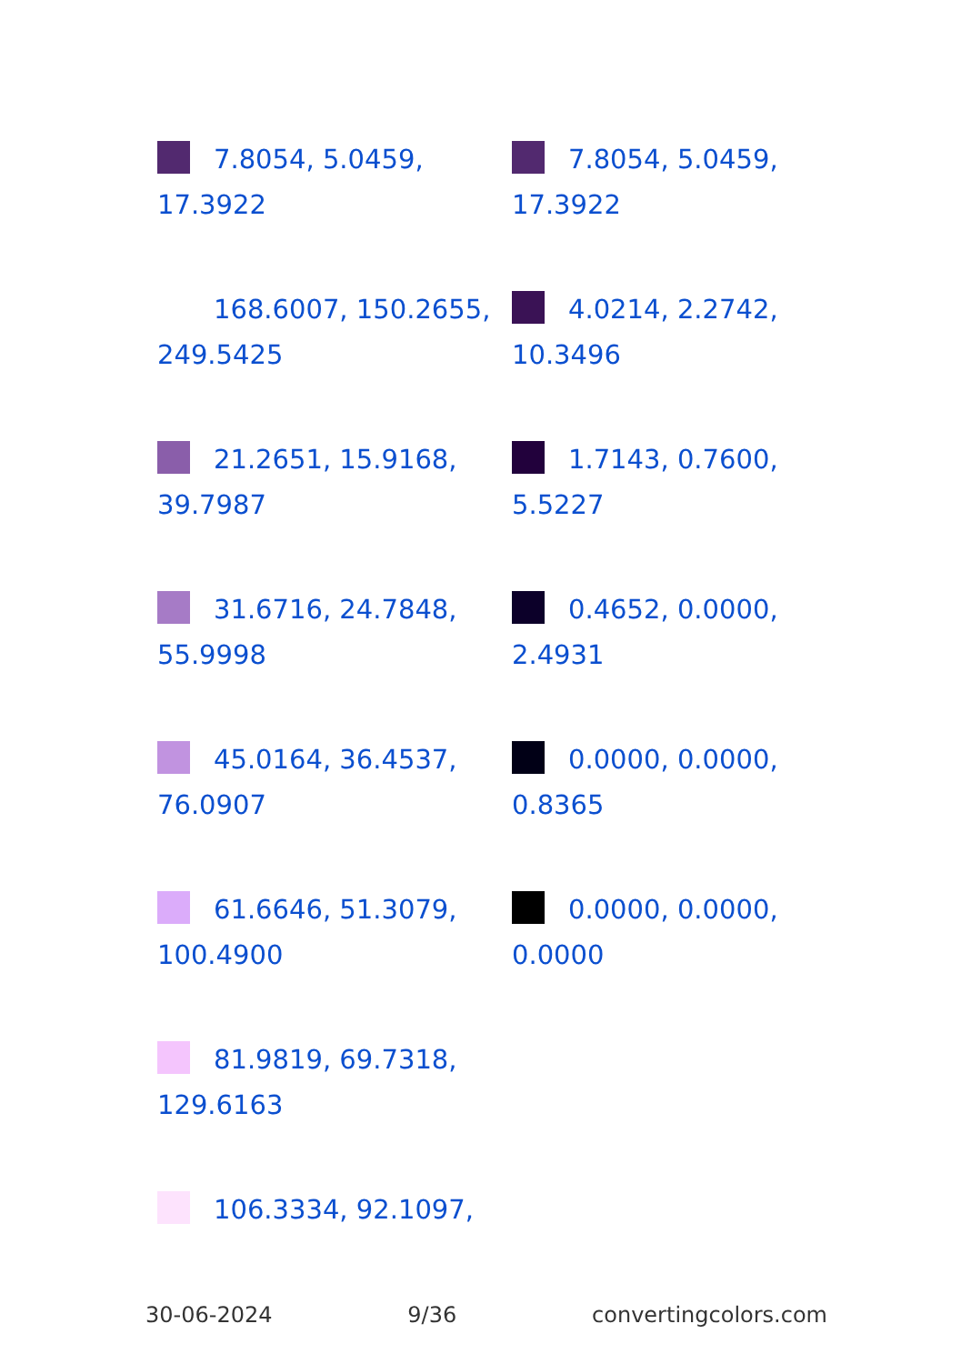7.8054, 5.0459, 17.3922
7.8054, 5.0459, 17.3922
168.6007, 150.2655, 249.5425
4.0214, 2.2742, 10.3496
21.2651, 15.9168, 39.7987
1.7143, 0.7600, 5.5227
31.6716, 24.7848, 55.9998
0.4652, 0.0000, 2.4931
45.0164, 36.4537, 76.0907
0.0000, 0.0000, 0.8365
61.6646, 51.3079, 100.4900
0.0000, 0.0000, 0.0000
81.9819, 69.7318, 129.6163
106.3334, 92.1097,
30-06-2024 9/36 convertingcolors.com